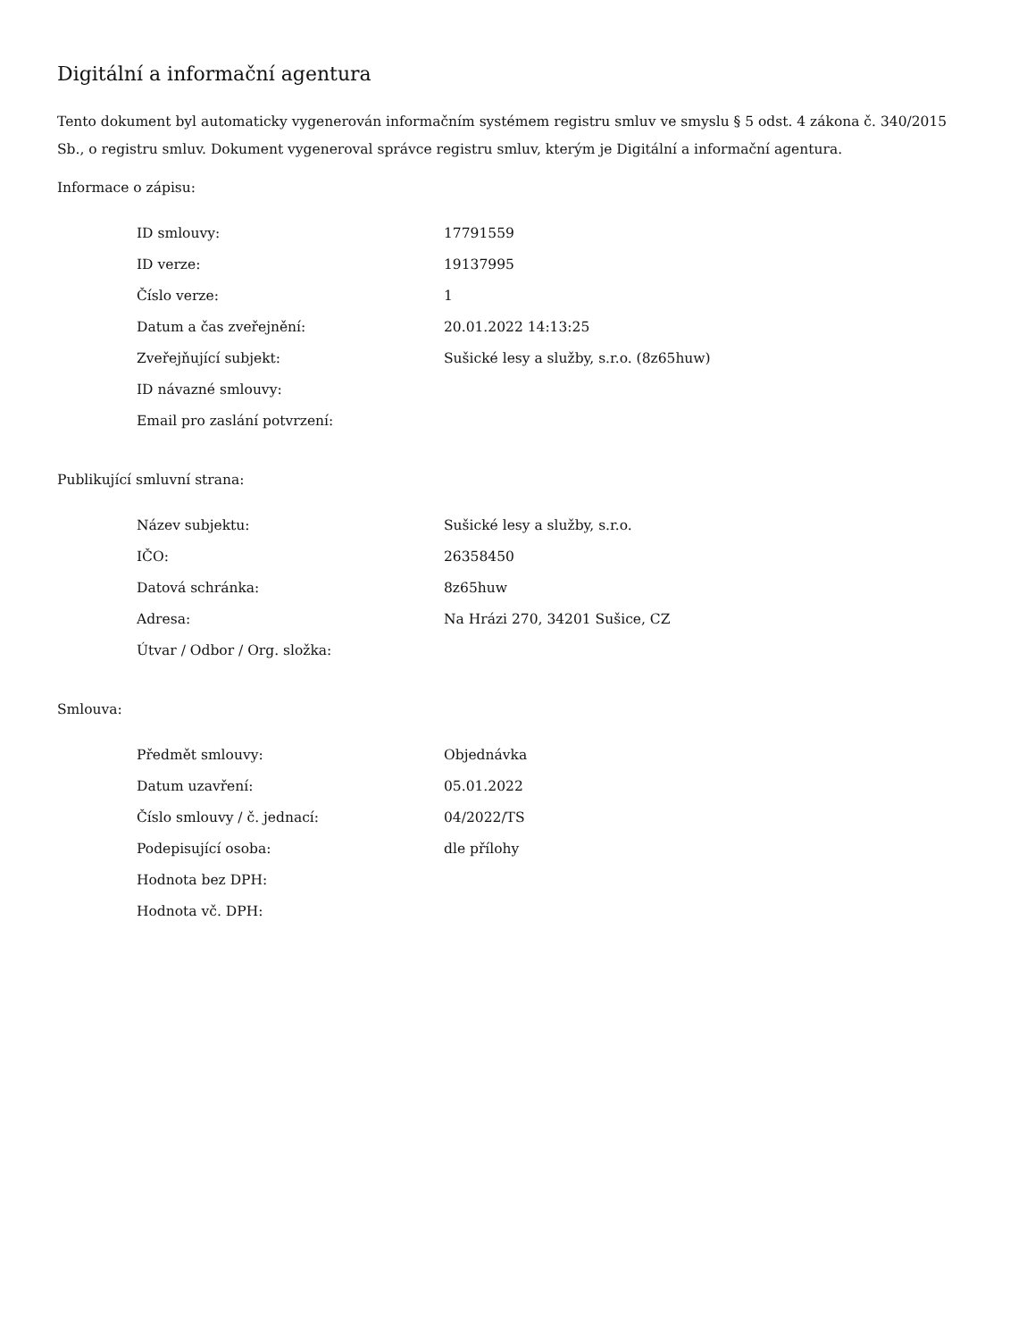Digitální a informační agentura
Tento dokument byl automaticky vygenerován informačním systémem registru smluv ve smyslu § 5 odst. 4 zákona č. 340/2015 Sb., o registru smluv. Dokument vygeneroval správce registru smluv, kterým je Digitální a informační agentura.
Informace o zápisu:
| ID smlouvy: | 17791559 |
| ID verze: | 19137995 |
| Číslo verze: | 1 |
| Datum a čas zveřejnění: | 20.01.2022 14:13:25 |
| Zveřejňující subjekt: | Sušické lesy a služby, s.r.o. (8z65huw) |
| ID návazné smlouvy: | |
| Email pro zaslání potvrzení: | |
Publikující smluvní strana:
| Název subjektu: | Sušické lesy a služby, s.r.o. |
| IČO: | 26358450 |
| Datová schránka: | 8z65huw |
| Adresa: | Na Hrázi 270, 34201 Sušice, CZ |
| Útvar / Odbor / Org. složka: | |
Smlouva:
| Předmět smlouvy: | Objednávka |
| Datum uzavření: | 05.01.2022 |
| Číslo smlouvy / č. jednací: | 04/2022/TS |
| Podepisující osoba: | dle přílohy |
| Hodnota bez DPH: | |
| Hodnota vč. DPH: | |